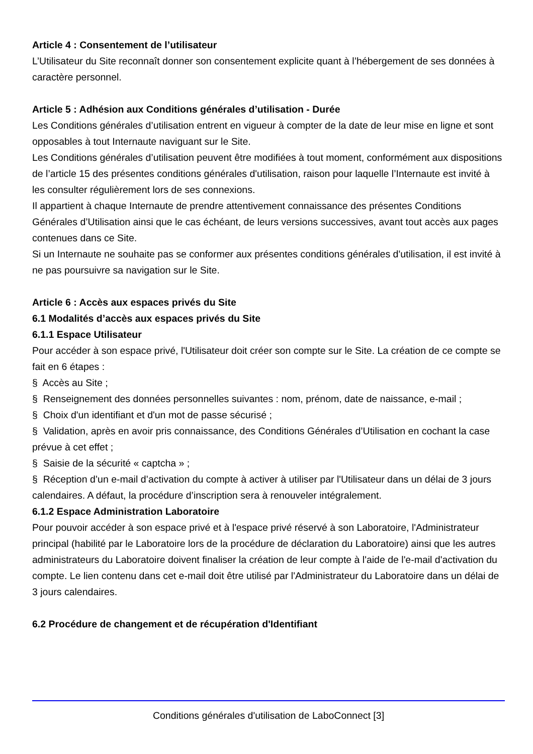Article 4 : Consentement de l’utilisateur
L’Utilisateur du Site reconnaît donner son consentement explicite quant à l’hébergement de ses données à caractère personnel.
Article 5 : Adhésion aux Conditions générales d’utilisation - Durée
Les Conditions générales d’utilisation entrent en vigueur à compter de la date de leur mise en ligne et sont opposables à tout Internaute naviguant sur le Site.
Les Conditions générales d’utilisation peuvent être modifiées à tout moment, conformément aux dispositions de l’article 15 des présentes conditions générales d'utilisation, raison pour laquelle l’Internaute est invité à les consulter régulièrement lors de ses connexions.
Il appartient à chaque Internaute de prendre attentivement connaissance des présentes Conditions Générales d’Utilisation ainsi que le cas échéant, de leurs versions successives, avant tout accès aux pages contenues dans ce Site.
Si un Internaute ne souhaite pas se conformer aux présentes conditions générales d'utilisation, il est invité à ne pas poursuivre sa navigation sur le Site.
Article 6 : Accès aux espaces privés du Site
6.1 Modalités d’accès aux espaces privés du Site
6.1.1 Espace Utilisateur
Pour accéder à son espace privé, l'Utilisateur doit créer son compte sur le Site. La création de ce compte se fait en 6 étapes :
§ Accès au Site ;
§ Renseignement des données personnelles suivantes : nom, prénom, date de naissance, e-mail ;
§ Choix d'un identifiant et d'un mot de passe sécurisé ;
§ Validation, après en avoir pris connaissance, des Conditions Générales d’Utilisation en cochant la case prévue à cet effet ;
§ Saisie de la sécurité « captcha » ;
§ Réception d’un e-mail d’activation du compte à activer à utiliser par l'Utilisateur dans un délai de 3 jours calendaires. A défaut, la procédure d’inscription sera à renouveler intégralement.
6.1.2 Espace Administration Laboratoire
Pour pouvoir accéder à son espace privé et à l'espace privé réservé à son Laboratoire, l'Administrateur principal (habilité par le Laboratoire lors de la procédure de déclaration du Laboratoire) ainsi que les autres administrateurs du Laboratoire doivent finaliser la création de leur compte à l'aide de l'e-mail d'activation du compte. Le lien contenu dans cet e-mail doit être utilisé par l'Administrateur du Laboratoire dans un délai de 3 jours calendaires.
6.2 Procédure de changement et de récupération d'Identifiant
Conditions générales d'utilisation de LaboConnect [3]